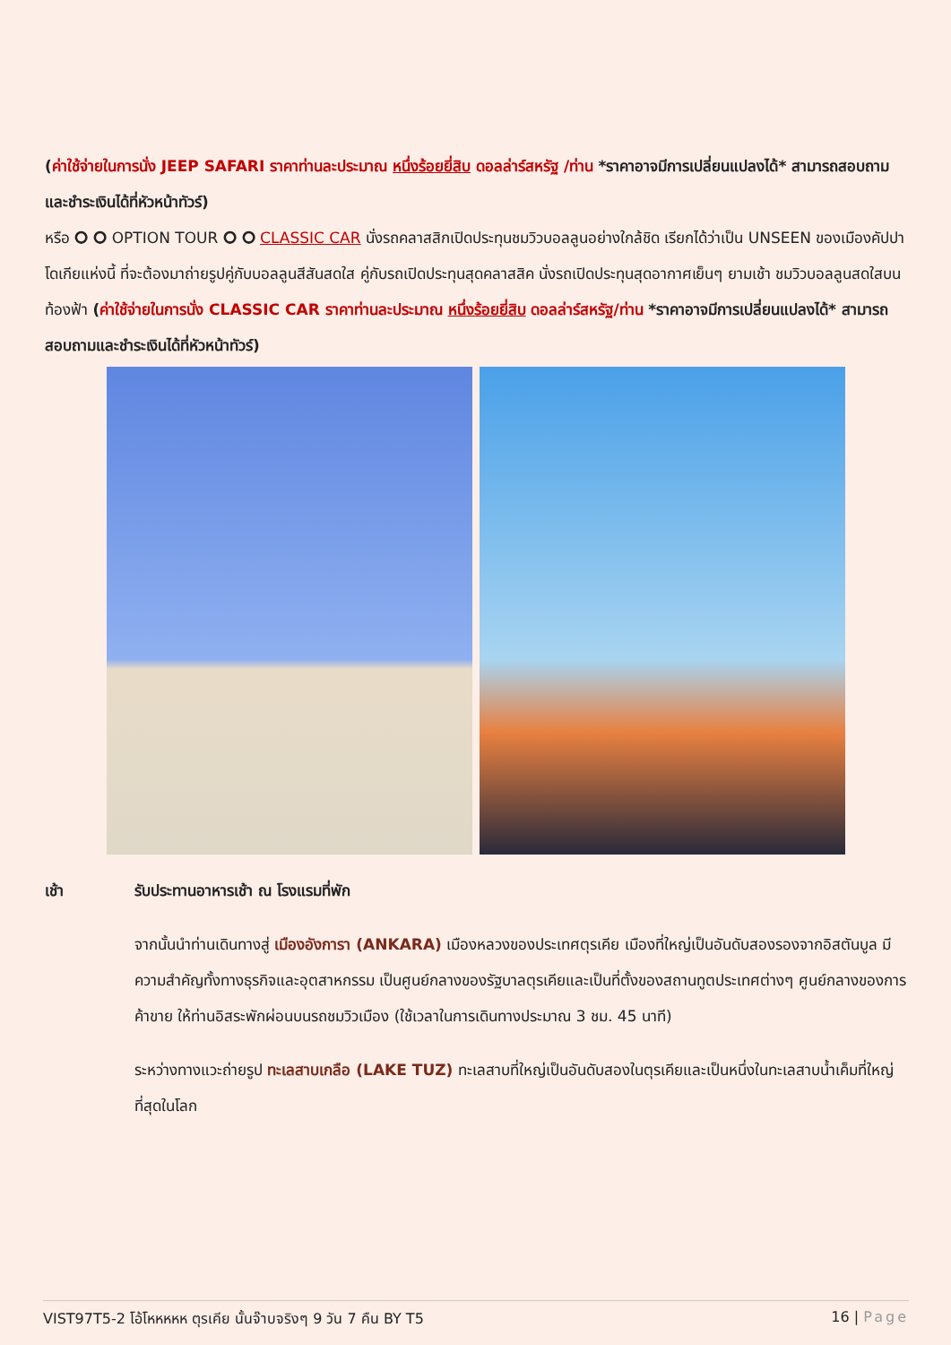(ค่าใช้จ่ายในการนั่ง JEEP SAFARI ราคาท่านละประมาณ หนึ่งร้อยยี่สิบ ดอลล่าร์สหรัฐ /ท่าน *ราคาอาจมีการเปลี่ยนแปลงได้* สามารถสอบถามและชำระเงินได้ที่หัวหน้าทัวร์)
หรือ ⭘ ⭘ OPTION TOUR ⭘ ⭘ CLASSIC CAR นั่งรถคลาสสิกเปิดประทุนชมวิวบอลลูนอย่างใกล้ชิด เรียกได้ว่าเป็น UNSEEN ของเมืองคัปปาโดเกียแห่งนี้ ที่จะต้องมาถ่ายรูปคู่กับบอลลูนสีสันสดใส คู่กับรถเปิดประทุนสุดคลาสสิค นั่งรถเปิดประทุนสุดอากาศเย็นๆ ยามเช้า ชมวิวบอลลูนสดใสบนท้องฟ้า (ค่าใช้จ่ายในการนั่ง CLASSIC CAR ราคาท่านละประมาณ หนึ่งร้อยยี่สิบ ดอลล่าร์สหรัฐ/ท่าน *ราคาอาจมีการเปลี่ยนแปลงได้* สามารถสอบถามและชำระเงินได้ที่หัวหน้าทัวร์)
เช้า รับประทานอาหารเช้า ณ โรงแรมที่พัก
จากนั้นนำท่านเดินทางสู่ เมืองอังการา (ANKARA) เมืองหลวงของประเทศตุรเคีย เมืองที่ใหญ่เป็นอันดับสองรองจากอิสตันบูล มีความสำคัญทั้งทางธุรกิจและอุตสาหกรรม เป็นศูนย์กลางของรัฐบาลตุรเคียและเป็นที่ตั้งของสถานทูตประเทศต่างๆ ศูนย์กลางของการค้าขาย ให้ท่านอิสระพักผ่อนบนรถชมวิวเมือง (ใช้เวลาในการเดินทางประมาณ 3 ชม. 45 นาที)
ระหว่างทางแวะถ่ายรูป ทะเลสาบเกลือ (LAKE TUZ) ทะเลสาบที่ใหญ่เป็นอันดับสองในตุรเคียและเป็นหนึ่งในทะเลสาบน้ำเค็มที่ใหญ่ที่สุดในโลก
VIST97T5-2 โอ้โหหหหห ตุรเคีย นั้นจ๊าบจริงๆ 9 วัน 7 คืน BY T5 16 | Page